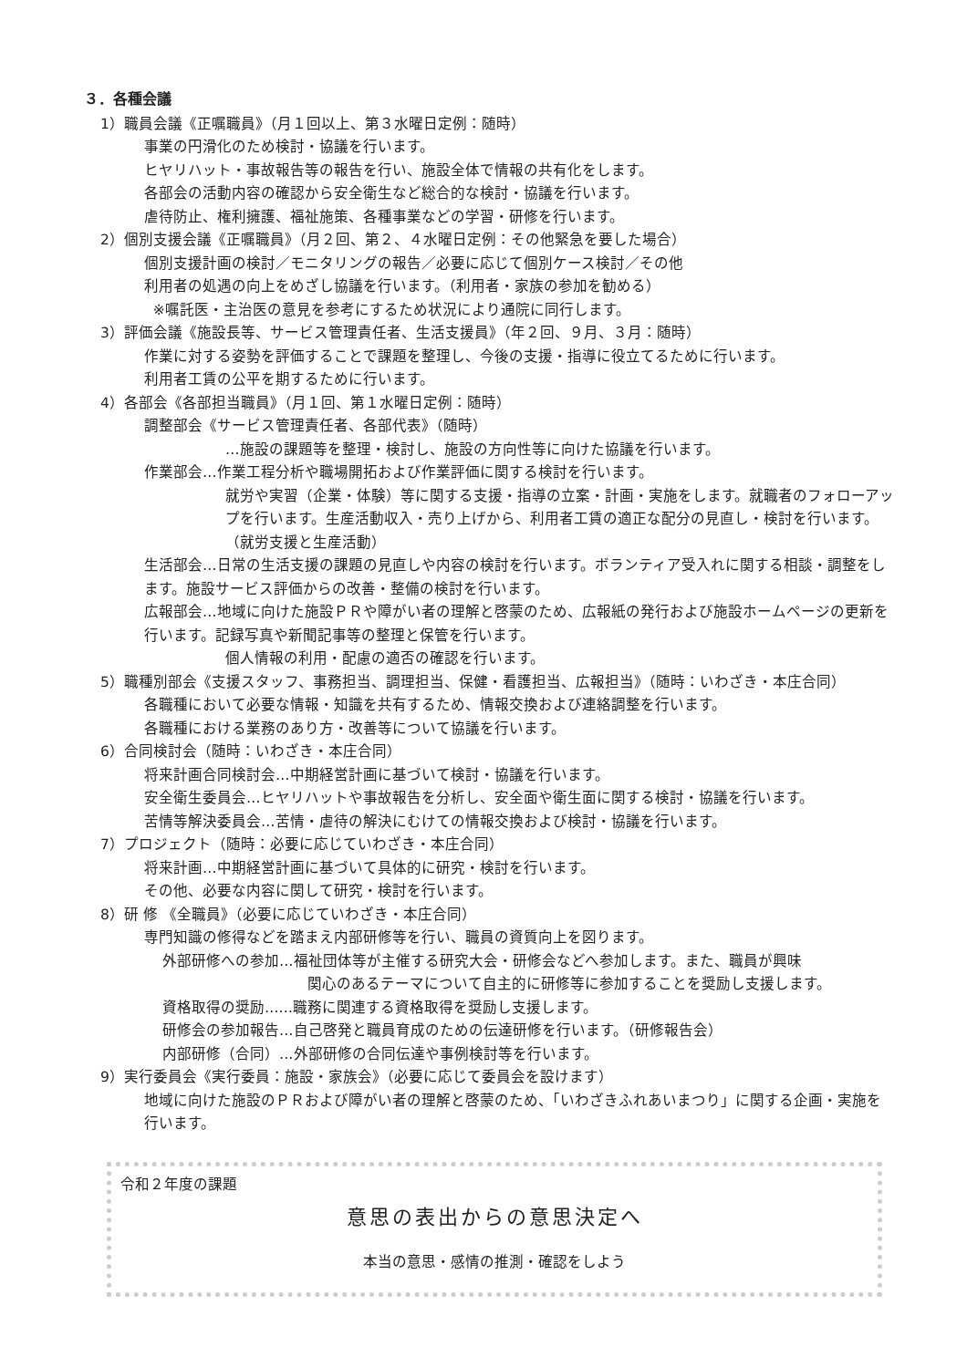３．各種会議
1）職員会議《正嘱職員》（月１回以上、第３水曜日定例：随時）
事業の円滑化のため検討・協議を行います。
ヒヤリハット・事故報告等の報告を行い、施設全体で情報の共有化をします。
各部会の活動内容の確認から安全衛生など総合的な検討・協議を行います。
虐待防止、権利擁護、福祉施策、各種事業などの学習・研修を行います。
2）個別支援会議《正嘱職員》（月２回、第２、４水曜日定例：その他緊急を要した場合）
個別支援計画の検討／モニタリングの報告／必要に応じて個別ケース検討／その他
利用者の処遇の向上をめざし協議を行います。（利用者・家族の参加を勧める）
※嘱託医・主治医の意見を参考にするため状況により通院に同行します。
3）評価会議《施設長等、サービス管理責任者、生活支援員》（年２回、９月、３月：随時）
作業に対する姿勢を評価することで課題を整理し、今後の支援・指導に役立てるために行います。
利用者工賃の公平を期するために行います。
4）各部会《各部担当職員》（月１回、第１水曜日定例：随時）
調整部会《サービス管理責任者、各部代表》（随時）
…施設の課題等を整理・検討し、施設の方向性等に向けた協議を行います。
作業部会…作業工程分析や職場開拓および作業評価に関する検討を行います。
就労や実習（企業・体験）等に関する支援・指導の立案・計画・実施をします。就職者のフォローアップを行います。生産活動収入・売り上げから、利用者工賃の適正な配分の見直し・検討を行います。（就労支援と生産活動）
生活部会…日常の生活支援の課題の見直しや内容の検討を行います。ボランティア受入れに関する相談・調整をします。施設サービス評価からの改善・整備の検討を行います。
広報部会…地域に向けた施設ＰＲや障がい者の理解と啓蒙のため、広報紙の発行および施設ホームページの更新を行います。記録写真や新聞記事等の整理と保管を行います。
個人情報の利用・配慮の適否の確認を行います。
5）職種別部会《支援スタッフ、事務担当、調理担当、保健・看護担当、広報担当》（随時：いわざき・本庄合同）
各職種において必要な情報・知識を共有するため、情報交換および連絡調整を行います。
各職種における業務のあり方・改善等について協議を行います。
6）合同検討会（随時：いわざき・本庄合同）
将来計画合同検討会…中期経営計画に基づいて検討・協議を行います。
安全衛生委員会…ヒヤリハットや事故報告を分析し、安全面や衛生面に関する検討・協議を行います。
苦情等解決委員会…苦情・虐待の解決にむけての情報交換および検討・協議を行います。
7）プロジェクト（随時：必要に応じていわざき・本庄合同）
将来計画…中期経営計画に基づいて具体的に研究・検討を行います。
その他、必要な内容に関して研究・検討を行います。
8）研 修 《全職員》（必要に応じていわざき・本庄合同）
専門知識の修得などを踏まえ内部研修等を行い、職員の資質向上を図ります。
外部研修への参加…福祉団体等が主催する研究大会・研修会などへ参加します。また、職員が興味
関心のあるテーマについて自主的に研修等に参加することを奨励し支援します。
資格取得の奨励……職務に関連する資格取得を奨励し支援します。
研修会の参加報告…自己啓発と職員育成のための伝達研修を行います。（研修報告会）
内部研修（合同）…外部研修の合同伝達や事例検討等を行います。
9）実行委員会《実行委員：施設・家族会》（必要に応じて委員会を設けます）
地域に向けた施設のＰＲおよび障がい者の理解と啓蒙のため、「いわざきふれあいまつり」に関する企画・実施を行います。
令和２年度の課題
意思の表出からの意思決定へ
本当の意思・感情の推測・確認をしよう